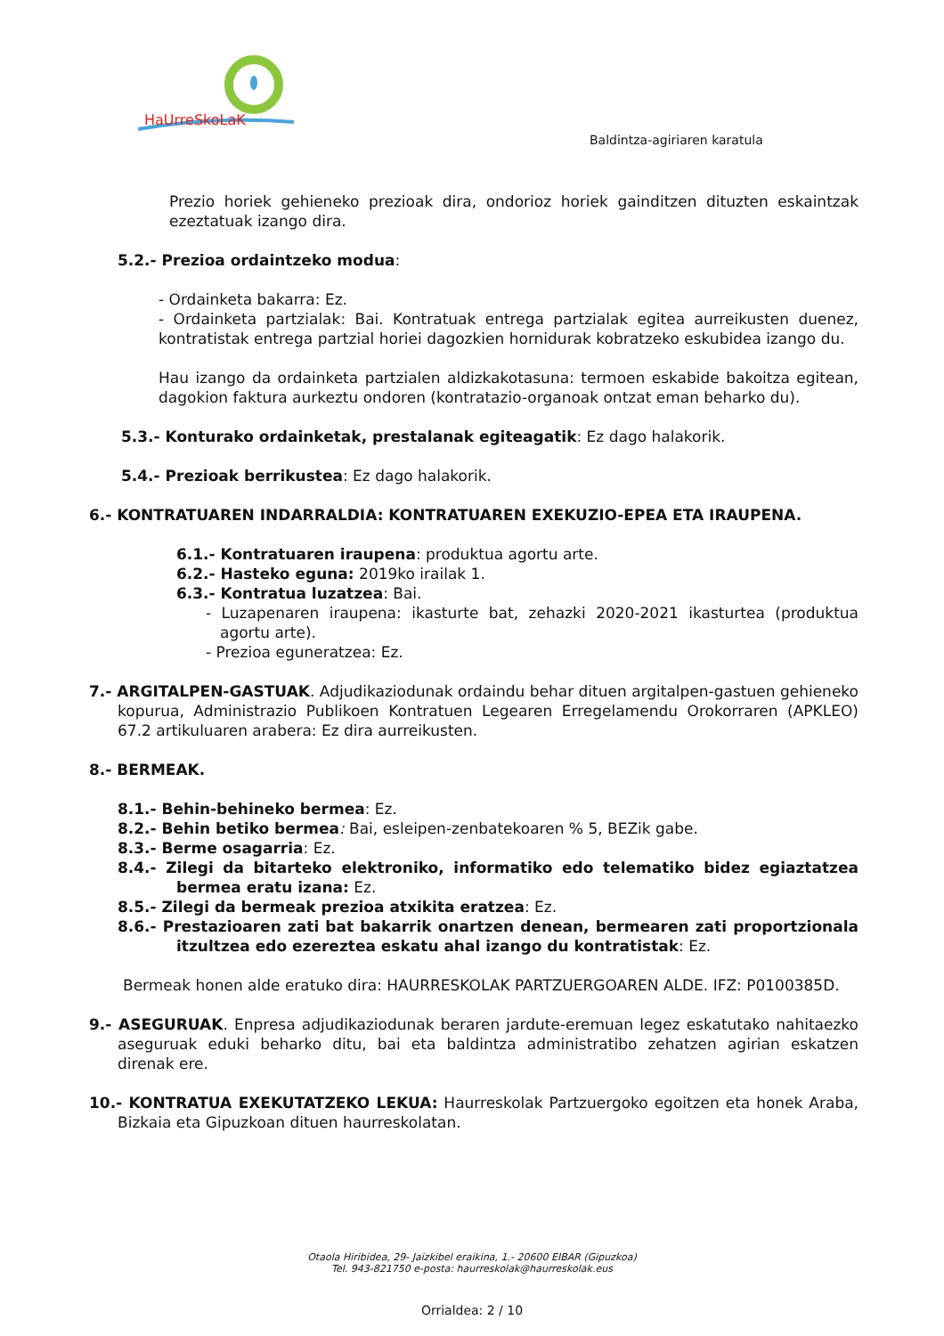HaUrreSkoLaK
Baldintza-agiriaren karatula
Prezio horiek gehieneko prezioak dira, ondorioz horiek gainditzen dituzten eskaintzak ezeztatuak izango dira.
5.2.- Prezioa ordaintzeko modua:
- Ordainketa bakarra: Ez.
- Ordainketa partzialak: Bai. Kontratuak entrega partzialak egitea aurreikusten duenez, kontratistak entrega partzial horiei dagozkien hornidurak kobratzeko eskubidea izango du.
Hau izango da ordainketa partzialen aldizkakotasuna: termoen eskabide bakoitza egitean, dagokion faktura aurkeztu ondoren (kontratazio-organoak ontzat eman beharko du).
5.3.- Konturako ordainketak, prestalanak egiteagatik: Ez dago halakorik.
5.4.- Prezioak berrikustea: Ez dago halakorik.
6.- KONTRATUAREN INDARRALDIA: KONTRATUAREN EXEKUZIO-EPEA ETA IRAUPENA.
6.1.- Kontratuaren iraupena: produktua agortu arte.
6.2.- Hasteko eguna: 2019ko irailak 1.
6.3.- Kontratua luzatzea: Bai.
- Luzapenaren iraupena: ikasturte bat, zehazki 2020-2021 ikasturtea (produktua agortu arte).
- Prezioa eguneratzea: Ez.
7.- ARGITALPEN-GASTUAK. Adjudikaziodunak ordaindu behar dituen argitalpen-gastuen gehieneko kopurua, Administrazio Publikoen Kontratuen Legearen Erregelamendu Orokorraren (APKLEO) 67.2 artikuluaren arabera: Ez dira aurreikusten.
8.- BERMEAK.
8.1.- Behin-behineko bermea: Ez.
8.2.- Behin betiko bermea: Bai, esleipen-zenbatekoaren % 5, BEZik gabe.
8.3.- Berme osagarria: Ez.
8.4.- Zilegi da bitarteko elektroniko, informatiko edo telematiko bidez egiaztatzea bermea eratu izana: Ez.
8.5.- Zilegi da bermeak prezioa atxikita eratzea: Ez.
8.6.- Prestazioaren zati bat bakarrik onartzen denean, bermearen zati proportzionala itzultzea edo ezereztea eskatu ahal izango du kontratistak: Ez.
Bermeak honen alde eratuko dira: HAURRESKOLAK PARTZUERGOAREN ALDE. IFZ: P0100385D.
9.- ASEGURUAK. Enpresa adjudikaziodunak beraren jardute-eremuan legez eskatutako nahitaezko aseguruak eduki beharko ditu, bai eta baldintza administratibo zehatzen agirian eskatzen direnak ere.
10.- KONTRATUA EXEKUTATZEKO LEKUA: Haurreskolak Partzuergoko egoitzen eta honek Araba, Bizkaia eta Gipuzkoan dituen haurreskolatan.
Otaola Hiribidea, 29- Jaizkibel eraikina, 1.- 20600 EIBAR (Gipuzkoa)
Tel. 943-821750 e-posta: haurreskolak@haurreskolak.eus
Orrialdea: 2 / 10